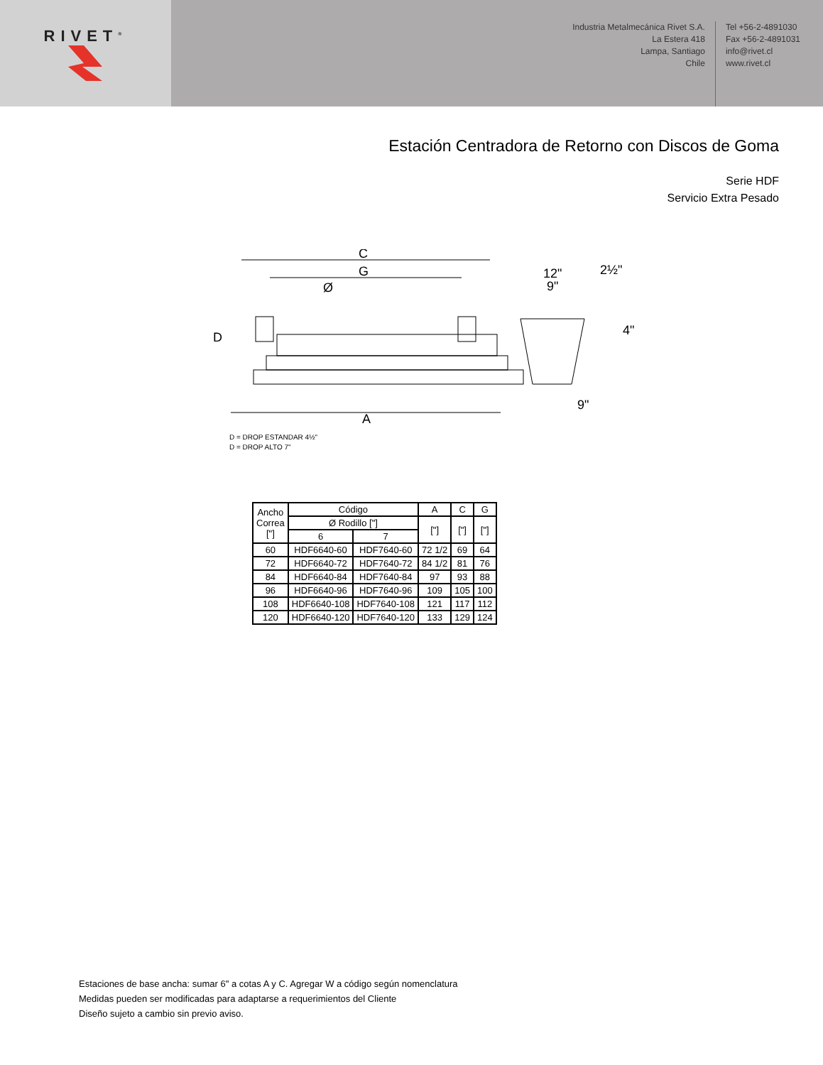RIVET<sup>®</sup>
Industria Metalmecánica Rivet S.A.
La Estera 418
Lampa, Santiago
Chile
Tel +56-2-4891030
Fax +56-2-4891031
info@rivet.cl
www.rivet.cl
Estación Centradora de Retorno con Discos de Goma
Serie HDF
Servicio Extra Pesado
C
G
Ø
A
D
12"
9"
2½"
4"
9"
D = DROP ESTANDAR 4½"
D = DROP ALTO 7"
| Ancho Correa ["] | Código | | A | C | G |
| --- | --- | --- | --- | --- | --- |
| | Ø Rodillo ["] | | ["] | ["] | ["] |
| | 6 | 7 | | | |
| 60 | HDF6640-60 | HDF7640-60 | 72 1/2 | 69 | 64 |
| 72 | HDF6640-72 | HDF7640-72 | 84 1/2 | 81 | 76 |
| 84 | HDF6640-84 | HDF7640-84 | 97 | 93 | 88 |
| 96 | HDF6640-96 | HDF7640-96 | 109 | 105 | 100 |
| 108 | HDF6640-108 | HDF7640-108 | 121 | 117 | 112 |
| 120 | HDF6640-120 | HDF7640-120 | 133 | 129 | 124 |
Estaciones de base ancha: sumar 6" a cotas A y C. Agregar W a código según nomenclatura
Medidas pueden ser modificadas para adaptarse a requerimientos del Cliente
Diseño sujeto a cambio sin previo aviso.